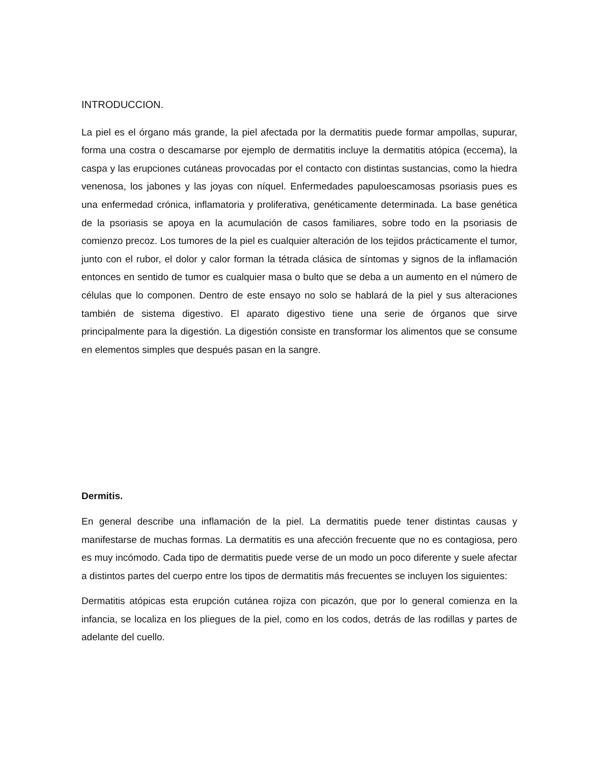INTRODUCCION.
La piel es el órgano más grande, la piel afectada por la dermatitis puede formar ampollas, supurar, forma una costra o descamarse por ejemplo de dermatitis incluye la dermatitis atópica (eccema), la caspa y las erupciones cutáneas provocadas por el contacto con distintas sustancias, como la hiedra venenosa, los jabones y las joyas con níquel. Enfermedades papuloescamosas psoriasis pues es una enfermedad crónica, inflamatoria y proliferativa, genéticamente determinada. La base genética de la psoriasis se apoya en la acumulación de casos familiares, sobre todo en la psoriasis de comienzo precoz. Los tumores de la piel es cualquier alteración de los tejidos prácticamente el tumor, junto con el rubor, el dolor y calor forman la tétrada clásica de síntomas y signos de la inflamación entonces en sentido de tumor es cualquier masa o bulto que se deba a un aumento en el número de células que lo componen. Dentro de este ensayo no solo se hablará de la piel y sus alteraciones también de sistema digestivo. El aparato digestivo tiene una serie de órganos que sirve principalmente para la digestión. La digestión consiste en transformar los alimentos que se consume en elementos simples que después pasan en la sangre.
Dermitis.
En general describe una inflamación de la piel. La dermatitis puede tener distintas causas y manifestarse de muchas formas. La dermatitis es una afección frecuente que no es contagiosa, pero es muy incómodo. Cada tipo de dermatitis puede verse de un modo un poco diferente y suele afectar a distintos partes del cuerpo entre los tipos de dermatitis más frecuentes se incluyen los siguientes:
Dermatitis atópicas esta erupción cutánea rojiza con picazón, que por lo general comienza en la infancia, se localiza en los pliegues de la piel, como en los codos, detrás de las rodillas y partes de adelante del cuello.